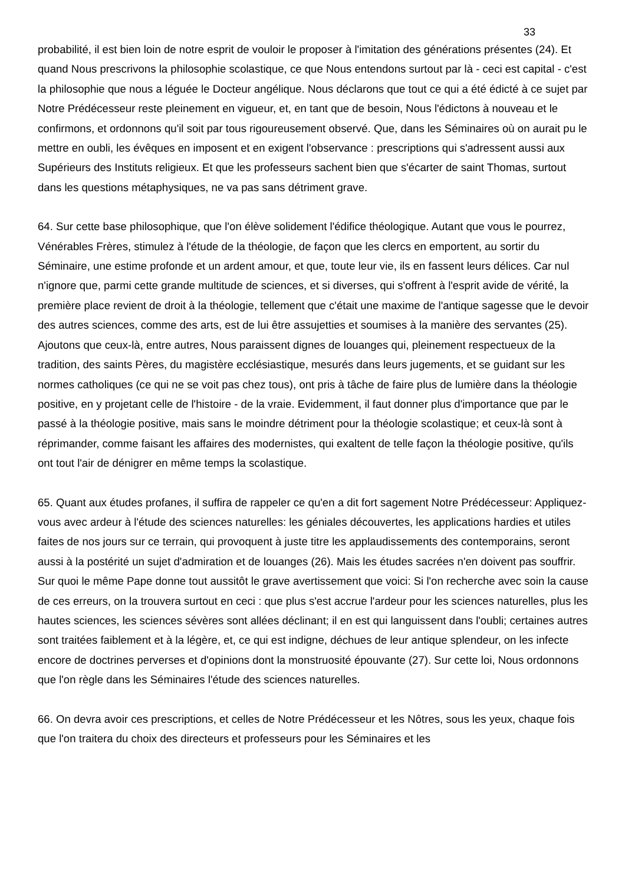33
probabilité, il est bien loin de notre esprit de vouloir le proposer à l'imitation des générations présentes (24). Et quand Nous prescrivons la philosophie scolastique, ce que Nous entendons surtout par là - ceci est capital - c'est la philosophie que nous a léguée le Docteur angélique. Nous déclarons que tout ce qui a été édicté à ce sujet par Notre Prédécesseur reste pleinement en vigueur, et, en tant que de besoin, Nous l'édictons à nouveau et le confirmons, et ordonnons qu'il soit par tous rigoureusement observé. Que, dans les Séminaires où on aurait pu le mettre en oubli, les évêques en imposent et en exigent l'observance : prescriptions qui s'adressent aussi aux Supérieurs des Instituts religieux. Et que les professeurs sachent bien que s'écarter de saint Thomas, surtout dans les questions métaphysiques, ne va pas sans détriment grave.
64. Sur cette base philosophique, que l'on élève solidement l'édifice théologique. Autant que vous le pourrez, Vénérables Frères, stimulez à l'étude de la théologie, de façon que les clercs en emportent, au sortir du Séminaire, une estime profonde et un ardent amour, et que, toute leur vie, ils en fassent leurs délices. Car nul n'ignore que, parmi cette grande multitude de sciences, et si diverses, qui s'offrent à l'esprit avide de vérité, la première place revient de droit à la théologie, tellement que c'était une maxime de l'antique sagesse que le devoir des autres sciences, comme des arts, est de lui être assujetties et soumises à la manière des servantes (25). Ajoutons que ceux-là, entre autres, Nous paraissent dignes de louanges qui, pleinement respectueux de la tradition, des saints Pères, du magistère ecclésiastique, mesurés dans leurs jugements, et se guidant sur les normes catholiques (ce qui ne se voit pas chez tous), ont pris à tâche de faire plus de lumière dans la théologie positive, en y projetant celle de l'histoire - de la vraie. Evidemment, il faut donner plus d'importance que par le passé à la théologie positive, mais sans le moindre détriment pour la théologie scolastique; et ceux-là sont à réprimander, comme faisant les affaires des modernistes, qui exaltent de telle façon la théologie positive, qu'ils ont tout l'air de dénigrer en même temps la scolastique.
65. Quant aux études profanes, il suffira de rappeler ce qu'en a dit fort sagement Notre Prédécesseur: Appliquez-vous avec ardeur à l'étude des sciences naturelles: les géniales découvertes, les applications hardies et utiles faites de nos jours sur ce terrain, qui provoquent à juste titre les applaudissements des contemporains, seront aussi à la postérité un sujet d'admiration et de louanges (26). Mais les études sacrées n'en doivent pas souffrir. Sur quoi le même Pape donne tout aussitôt le grave avertissement que voici: Si l'on recherche avec soin la cause de ces erreurs, on la trouvera surtout en ceci : que plus s'est accrue l'ardeur pour les sciences naturelles, plus les hautes sciences, les sciences sévères sont allées déclinant; il en est qui languissent dans l'oubli; certaines autres sont traitées faiblement et à la légère, et, ce qui est indigne, déchues de leur antique splendeur, on les infecte encore de doctrines perverses et d'opinions dont la monstruosité épouvante (27). Sur cette loi, Nous ordonnons que l'on règle dans les Séminaires l'étude des sciences naturelles.
66. On devra avoir ces prescriptions, et celles de Notre Prédécesseur et les Nôtres, sous les yeux, chaque fois que l'on traitera du choix des directeurs et professeurs pour les Séminaires et les